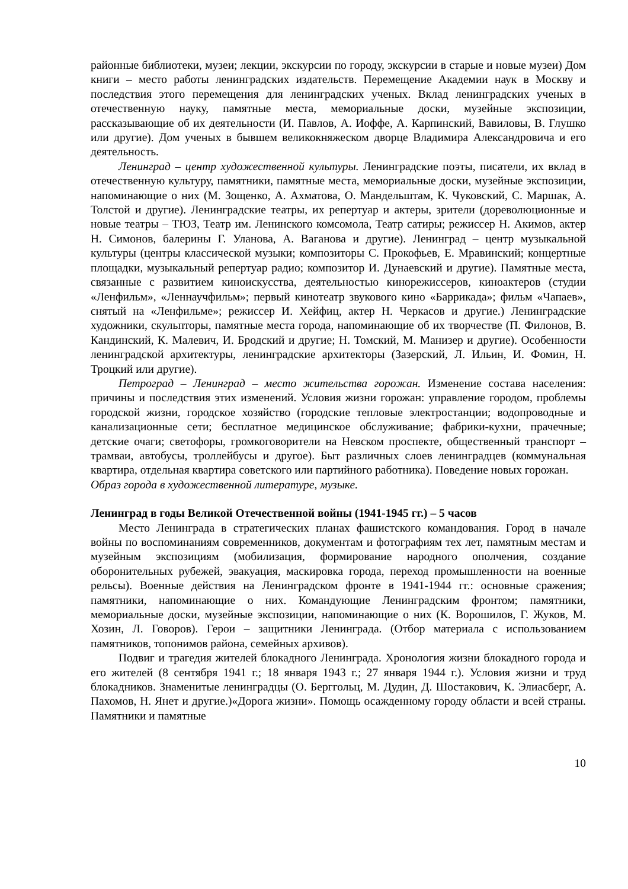районные библиотеки, музеи; лекции, экскурсии по городу, экскурсии в старые и новые музеи) Дом книги – место работы ленинградских издательств. Перемещение Академии наук в Москву и последствия этого перемещения для ленинградских ученых. Вклад ленинградских ученых в отечественную науку, памятные места, мемориальные доски, музейные экспозиции, рассказывающие об их деятельности (И. Павлов, А. Иоффе, А. Карпинский, Вавиловы, В. Глушко или другие). Дом ученых в бывшем великокняжеском дворце Владимира Александровича и его деятельность.
Ленинград – центр художественной культуры. Ленинградские поэты, писатели, их вклад в отечественную культуру, памятники, памятные места, мемориальные доски, музейные экспозиции, напоминающие о них (М. Зощенко, А. Ахматова, О. Мандельштам, К. Чуковский, С. Маршак, А. Толстой и другие). Ленинградские театры, их репертуар и актеры, зрители (дореволюционные и новые театры – ТЮЗ, Театр им. Ленинского комсомола, Театр сатиры; режиссер Н. Акимов, актер Н. Симонов, балерины Г. Уланова, А. Ваганова и другие). Ленинград – центр музыкальной культуры (центры классической музыки; композиторы С. Прокофьев, Е. Мравинский; концертные площадки, музыкальный репертуар радио; композитор И. Дунаевский и другие). Памятные места, связанные с развитием киноискусства, деятельностью кинорежиссеров, киноактеров (студии «Ленфильм», «Леннаучфильм»; первый кинотеатр звукового кино «Баррикада»; фильм «Чапаев», снятый на «Ленфильме»; режиссер И. Хейфиц, актер Н. Черкасов и другие.) Ленинградские художники, скульпторы, памятные места города, напоминающие об их творчестве (П. Филонов, В. Кандинский, К. Малевич, И. Бродский и другие; Н. Томский, М. Манизер и другие). Особенности ленинградской архитектуры, ленинградские архитекторы (Зазерский, Л. Ильин, И. Фомин, Н. Троцкий или другие).
Петроград – Ленинград – место жительства горожан. Изменение состава населения: причины и последствия этих изменений. Условия жизни горожан: управление городом, проблемы городской жизни, городское хозяйство (городские тепловые электростанции; водопроводные и канализационные сети; бесплатное медицинское обслуживание; фабрики-кухни, прачечные; детские очаги; светофоры, громкоговорители на Невском проспекте, общественный транспорт – трамваи, автобусы, троллейбусы и другое). Быт различных слоев ленинградцев (коммунальная квартира, отдельная квартира советского или партийного работника). Поведение новых горожан.
Образ города в художественной литературе, музыке.
Ленинград в годы Великой Отечественной войны (1941-1945 гг.) – 5 часов
Место Ленинграда в стратегических планах фашистского командования. Город в начале войны по воспоминаниям современников, документам и фотографиям тех лет, памятным местам и музейным экспозициям (мобилизация, формирование народного ополчения, создание оборонительных рубежей, эвакуация, маскировка города, переход промышленности на военные рельсы). Военные действия на Ленинградском фронте в 1941-1944 гг.: основные сражения; памятники, напоминающие о них. Командующие Ленинградским фронтом; памятники, мемориальные доски, музейные экспозиции, напоминающие о них (К. Ворошилов, Г. Жуков, М. Хозин, Л. Говоров). Герои – защитники Ленинграда. (Отбор материала с использованием памятников, топонимов района, семейных архивов).
Подвиг и трагедия жителей блокадного Ленинграда. Хронология жизни блокадного города и его жителей (8 сентября 1941 г.; 18 января 1943 г.; 27 января 1944 г.). Условия жизни и труд блокадников. Знаменитые ленинградцы (О. Берггольц, М. Дудин, Д. Шостакович, К. Элиасберг, А. Пахомов, Н. Янет и другие.)«Дорога жизни». Помощь осажденному городу области и всей страны. Памятники и памятные
10